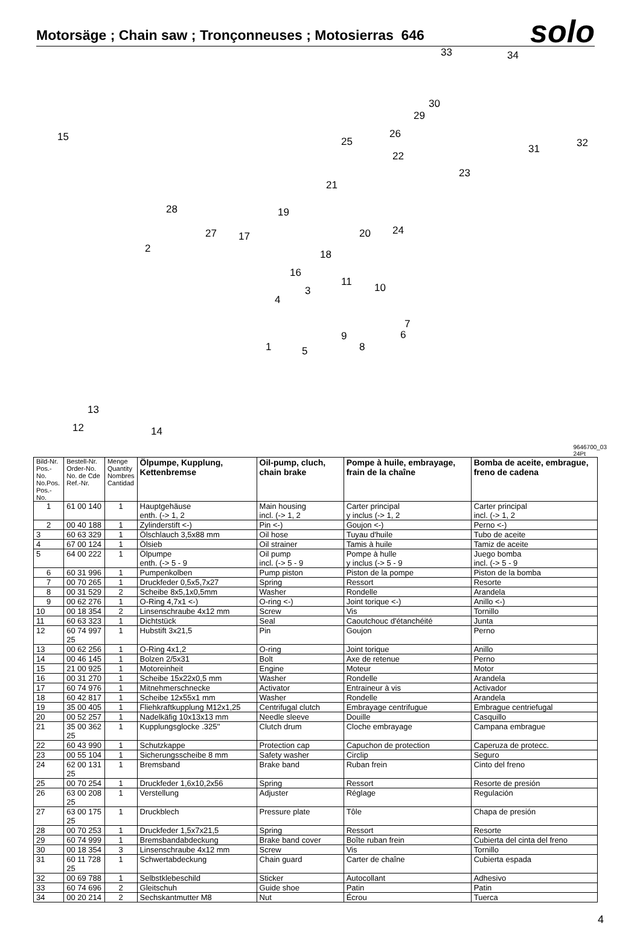Motorsäge ; Chain saw ; Tronçonneuses ; Motosierras 646
solo
33 34
15
30
29
26
25
31 32
22
23
21
28 19
27 17 20 24
2 18
16
11 10 3
4
7
6 9
8 1 5
13
12 14
9646700_03
24Pt
| Bild-Nr. Pos.-No. No.Pos. Pos.-No. | Bestell-Nr. Order-No. No. de Cde Ref.-Nr. | Menge Quantity Nombres Cantidad | Ölpumpe, Kupplung, Kettenbremse | Oil-pump, cluch, chain brake | Pompe à huile, embrayage, frain de la chaîne | Bomba de aceite, embrague, freno de cadena |
| --- | --- | --- | --- | --- | --- | --- |
| 1 | 61 00 140 | 1 | Hauptgehäuse enth. (-> 1, 2 | Main housing incl. (-> 1, 2 | Carter principal y inclus (-> 1, 2 | Carter principal incl. (-> 1, 2 |
| 2 | 00 40 188 | 1 | Zylinderstift <-) | Pin <-) | Goujon <-) | Perno <-) |
| 3 | 60 63 329 | 1 | Ölschlauch 3,5x88 mm | Oil hose | Tuyau d'huile | Tubo de aceite |
| 4 | 67 00 124 | 1 | Ölsieb | Oil strainer | Tamis à huile | Tamiz de aceite |
| 5 | 64 00 222 | 1 | Ölpumpe enth. (-> 5 - 9 | Oil pump incl. (-> 5 - 9 | Pompe à hulle y inclus (-> 5 - 9 | Juego bomba incl. (-> 5 - 9 |
| 6 | 60 31 996 | 1 | Pumpenkolben | Pump piston | Piston de la pompe | Piston de la bomba |
| 7 | 00 70 265 | 1 | Druckfeder 0,5x5,7x27 | Spring | Ressort | Resorte |
| 8 | 00 31 529 | 2 | Scheibe 8x5,1x0,5mm | Washer | Rondelle | Arandela |
| 9 | 00 62 276 | 1 | O-Ring 4,7x1 <-) | O-ring <-) | Joint torique <-) | Anillo <-) |
| 10 | 00 18 354 | 2 | Linsenschraube 4x12 mm | Screw | Vis | Tornillo |
| 11 | 60 63 323 | 1 | Dichtstück | Seal | Caoutchouc d'étanchéité | Junta |
| 12 | 60 74 997 25 | 1 | Hubstift 3x21,5 | Pin | Goujon | Perno |
| 13 | 00 62 256 | 1 | O-Ring 4x1,2 | O-ring | Joint torique | Anillo |
| 14 | 00 46 145 | 1 | Bolzen 2/5x31 | Bolt | Axe de retenue | Perno |
| 15 | 21 00 925 | 1 | Motoreinheit | Engine | Moteur | Motor |
| 16 | 00 31 270 | 1 | Scheibe 15x22x0,5 mm | Washer | Rondelle | Arandela |
| 17 | 60 74 976 | 1 | Mitnehmerschnecke | Activator | Entraineur à vis | Activador |
| 18 | 60 42 817 | 1 | Scheibe 12x55x1 mm | Washer | Rondelle | Arandela |
| 19 | 35 00 405 | 1 | Fliehkraftkupplung M12x1,25 | Centrifugal clutch | Embrayage centrifugue | Embrague centriefugal |
| 20 | 00 52 257 | 1 | Nadelkäfig 10x13x13 mm | Needle sleeve | Douille | Casquillo |
| 21 | 35 00 362 25 | 1 | Kupplungsglocke .325'' | Clutch drum | Cloche embrayage | Campana embrague |
| 22 | 60 43 990 | 1 | Schutzkappe | Protection cap | Capuchon de protection | Caperuza de protecc. |
| 23 | 00 55 104 | 1 | Sicherungsscheibe 8 mm | Safety washer | Circlip | Seguro |
| 24 | 62 00 131 25 | 1 | Bremsband | Brake band | Ruban frein | Cinto del freno |
| 25 | 00 70 254 | 1 | Druckfeder 1,6x10,2x56 | Spring | Ressort | Resorte de presión |
| 26 | 63 00 208 25 | 1 | Verstellung | Adjuster | Réglage | Regulación |
| 27 | 63 00 175 25 | 1 | Druckblech | Pressure plate | Tôle | Chapa de presión |
| 28 | 00 70 253 | 1 | Druckfeder 1,5x7x21,5 | Spring | Ressort | Resorte |
| 29 | 60 74 999 | 1 | Bremsbandabdeckung | Brake band cover | Boîte ruban frein | Cubierta del cinta del freno |
| 30 | 00 18 354 | 3 | Linsenschraube 4x12 mm | Screw | Vis | Tornillo |
| 31 | 60 11 728 25 | 1 | Schwertabdeckung | Chain guard | Carter de chaîne | Cubierta espada |
| 32 | 00 69 788 | 1 | Selbstklebeschild | Sticker | Autocollant | Adhesivo |
| 33 | 60 74 696 | 2 | Gleitschuh | Guide shoe | Patin | Patin |
| 34 | 00 20 214 | 2 | Sechskantmutter M8 | Nut | Écrou | Tuerca |
4